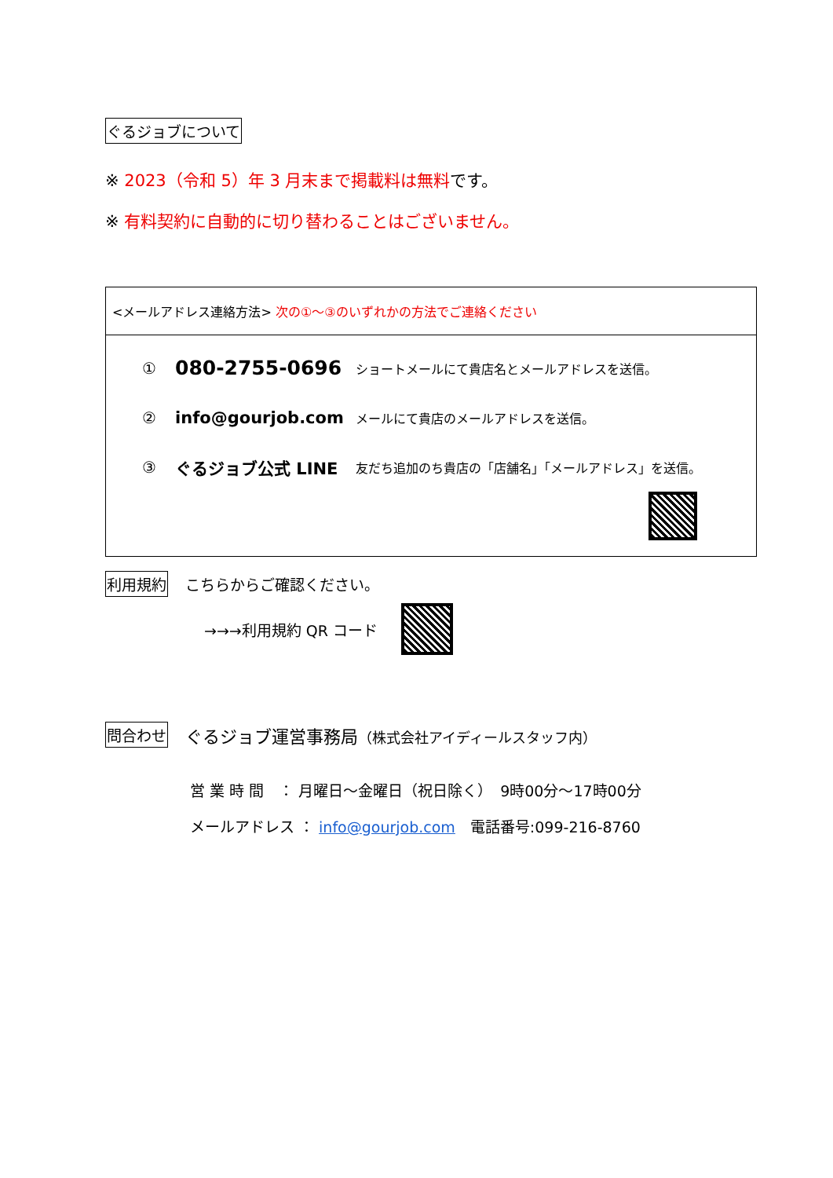ぐるジョブについて
※ 2023（令和 5）年 3 月末まで掲載料は無料です。
※ 有料契約に自動的に切り替わることはございません。
<メールアドレス連絡方法> 次の①～③のいずれかの方法でご連絡ください
① 080-2755-0696 ショートメールにて貴店名とメールアドレスを送信。
② info@gourjob.com メールにて貴店のメールアドレスを送信。
③ ぐるジョブ公式 LINE 友だち追加のち貴店の「店舗名」「メールアドレス」を送信。
利用規約 こちらからご確認ください。
→→→利用規約 QR コード
問合わせ ぐるジョブ運営事務局（株式会社アイディールスタッフ内）
営 業 時 間　： 月曜日～金曜日（祝日除く）　9時00分～17時00分
メールアドレス ： info@gourjob.com　電話番号:099-216-8760